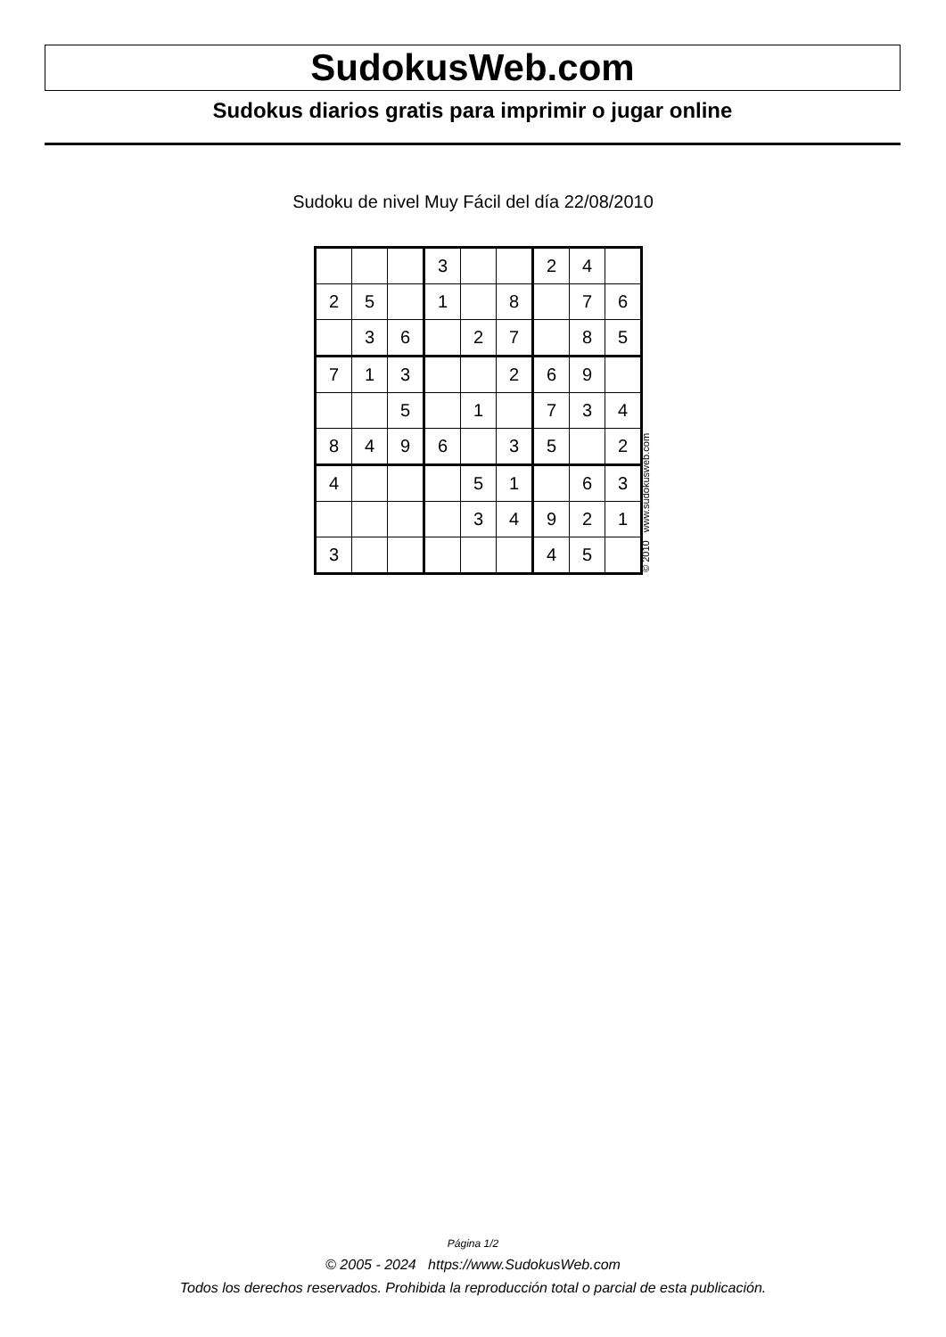SudokusWeb.com
Sudokus diarios gratis para imprimir o jugar online
Sudoku de nivel Muy Fácil del día 22/08/2010
| | | | 3 | | | 2 | 4 | |
| 2 | 5 | | 1 | | 8 | | 7 | 6 |
| | 3 | 6 | | 2 | 7 | | 8 | 5 |
| 7 | 1 | 3 | | | 2 | 6 | 9 | |
| | | 5 | | 1 | | 7 | 3 | 4 |
| 8 | 4 | 9 | 6 | | 3 | 5 | | 2 |
| 4 | | | | 5 | 1 | | 6 | 3 |
| | | | | 3 | 4 | 9 | 2 | 1 |
| 3 | | | | | | 4 | 5 | |
© 2010 www.sudokusweb.com
Página 1/2
© 2005 - 2024 https://www.SudokusWeb.com
Todos los derechos reservados. Prohibida la reproducción total o parcial de esta publicación.